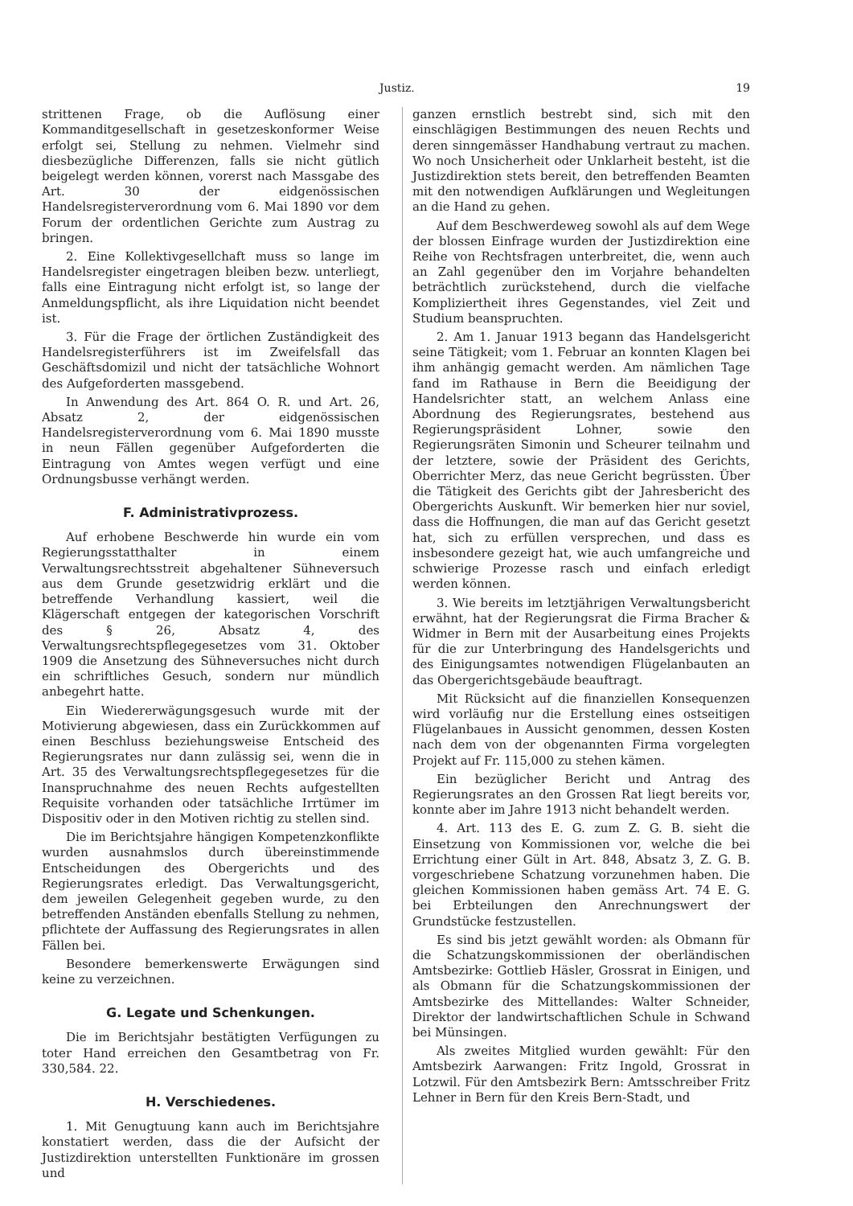Justiz. 19
strittenen Frage, ob die Auflösung einer Kommanditgesellschaft in gesetzeskonformer Weise erfolgt sei, Stellung zu nehmen. Vielmehr sind diesbezügliche Differenzen, falls sie nicht gütlich beigelegt werden können, vorerst nach Massgabe des Art. 30 der eidgenössischen Handelsregisterverordnung vom 6. Mai 1890 vor dem Forum der ordentlichen Gerichte zum Austrag zu bringen.
2. Eine Kollektivgesellchaft muss so lange im Handelsregister eingetragen bleiben bezw. unterliegt, falls eine Eintragung nicht erfolgt ist, so lange der Anmeldungspflicht, als ihre Liquidation nicht beendet ist.
3. Für die Frage der örtlichen Zuständigkeit des Handelsregisterführers ist im Zweifelsfall das Geschäftsdomizil und nicht der tatsächliche Wohnort des Aufgeforderten massgebend.
In Anwendung des Art. 864 O. R. und Art. 26, Absatz 2, der eidgenössischen Handelsregisterverordnung vom 6. Mai 1890 musste in neun Fällen gegenüber Aufgeforderten die Eintragung von Amtes wegen verfügt und eine Ordnungsbusse verhängt werden.
F. Administrativprozess.
Auf erhobene Beschwerde hin wurde ein vom Regierungsstatthalter in einem Verwaltungsrechtsstreit abgehaltener Sühneversuch aus dem Grunde gesetzwidrig erklärt und die betreffende Verhandlung kassiert, weil die Klägerschaft entgegen der kategorischen Vorschrift des § 26, Absatz 4, des Verwaltungsrechtspflegegesetzes vom 31. Oktober 1909 die Ansetzung des Sühneversuches nicht durch ein schriftliches Gesuch, sondern nur mündlich anbegehrt hatte.
Ein Wiedererwägungsgesuch wurde mit der Motivierung abgewiesen, dass ein Zurückkommen auf einen Beschluss beziehungsweise Entscheid des Regierungsrates nur dann zulässig sei, wenn die in Art. 35 des Verwaltungsrechtspflegegesetzes für die Inanspruchnahme des neuen Rechts aufgestellten Requisite vorhanden oder tatsächliche Irrtümer im Dispositiv oder in den Motiven richtig zu stellen sind.
Die im Berichtsjahre hängigen Kompetenzkonflikte wurden ausnahmslos durch übereinstimmende Entscheidungen des Obergerichts und des Regierungsrates erledigt. Das Verwaltungsgericht, dem jeweilen Gelegenheit gegeben wurde, zu den betreffenden Anständen ebenfalls Stellung zu nehmen, pflichtete der Auffassung des Regierungsrates in allen Fällen bei.
Besondere bemerkenswerte Erwägungen sind keine zu verzeichnen.
G. Legate und Schenkungen.
Die im Berichtsjahr bestätigten Verfügungen zu toter Hand erreichen den Gesamtbetrag von Fr. 330,584. 22.
H. Verschiedenes.
1. Mit Genugtuung kann auch im Berichtsjahre konstatiert werden, dass die der Aufsicht der Justizdirektion unterstellten Funktionäre im grossen und
ganzen ernstlich bestrebt sind, sich mit den einschlägigen Bestimmungen des neuen Rechts und deren sinngemässer Handhabung vertraut zu machen. Wo noch Unsicherheit oder Unklarheit besteht, ist die Justizdirektion stets bereit, den betreffenden Beamten mit den notwendigen Aufklärungen und Wegleitungen an die Hand zu gehen.
Auf dem Beschwerdeweg sowohl als auf dem Wege der blossen Einfrage wurden der Justizdirektion eine Reihe von Rechtsfragen unterbreitet, die, wenn auch an Zahl gegenüber den im Vorjahre behandelten beträchtlich zurückstehend, durch die vielfache Kompliziertheit ihres Gegenstandes, viel Zeit und Studium beanspruchten.
2. Am 1. Januar 1913 begann das Handelsgericht seine Tätigkeit; vom 1. Februar an konnten Klagen bei ihm anhängig gemacht werden. Am nämlichen Tage fand im Rathause in Bern die Beeidigung der Handelsrichter statt, an welchem Anlass eine Abordnung des Regierungsrates, bestehend aus Regierungspräsident Lohner, sowie den Regierungsräten Simonin und Scheurer teilnahm und der letztere, sowie der Präsident des Gerichts, Oberrichter Merz, das neue Gericht begrüssten. Über die Tätigkeit des Gerichts gibt der Jahresbericht des Obergerichts Auskunft. Wir bemerken hier nur soviel, dass die Hoffnungen, die man auf das Gericht gesetzt hat, sich zu erfüllen versprechen, und dass es insbesondere gezeigt hat, wie auch umfangreiche und schwierige Prozesse rasch und einfach erledigt werden können.
3. Wie bereits im letztjährigen Verwaltungsbericht erwähnt, hat der Regierungsrat die Firma Bracher & Widmer in Bern mit der Ausarbeitung eines Projekts für die zur Unterbringung des Handelsgerichts und des Einigungsamtes notwendigen Flügelanbauten an das Obergerichtsgebäude beauftragt.
Mit Rücksicht auf die finanziellen Konsequenzen wird vorläufig nur die Erstellung eines ostseitigen Flügelanbaues in Aussicht genommen, dessen Kosten nach dem von der obgenannten Firma vorgelegten Projekt auf Fr. 115,000 zu stehen kämen.
Ein bezüglicher Bericht und Antrag des Regierungsrates an den Grossen Rat liegt bereits vor, konnte aber im Jahre 1913 nicht behandelt werden.
4. Art. 113 des E. G. zum Z. G. B. sieht die Einsetzung von Kommissionen vor, welche die bei Errichtung einer Gült in Art. 848, Absatz 3, Z. G. B. vorgeschriebene Schatzung vorzunehmen haben. Die gleichen Kommissionen haben gemäss Art. 74 E. G. bei Erbteilungen den Anrechnungswert der Grundstücke festzustellen.
Es sind bis jetzt gewählt worden: als Obmann für die Schatzungskommissionen der oberländischen Amtsbezirke: Gottlieb Häsler, Grossrat in Einigen, und als Obmann für die Schatzungskommissionen der Amtsbezirke des Mittellandes: Walter Schneider, Direktor der landwirtschaftlichen Schule in Schwand bei Münsingen.
Als zweites Mitglied wurden gewählt: Für den Amtsbezirk Aarwangen: Fritz Ingold, Grossrat in Lotzwil. Für den Amtsbezirk Bern: Amtsschreiber Fritz Lehner in Bern für den Kreis Bern-Stadt, und